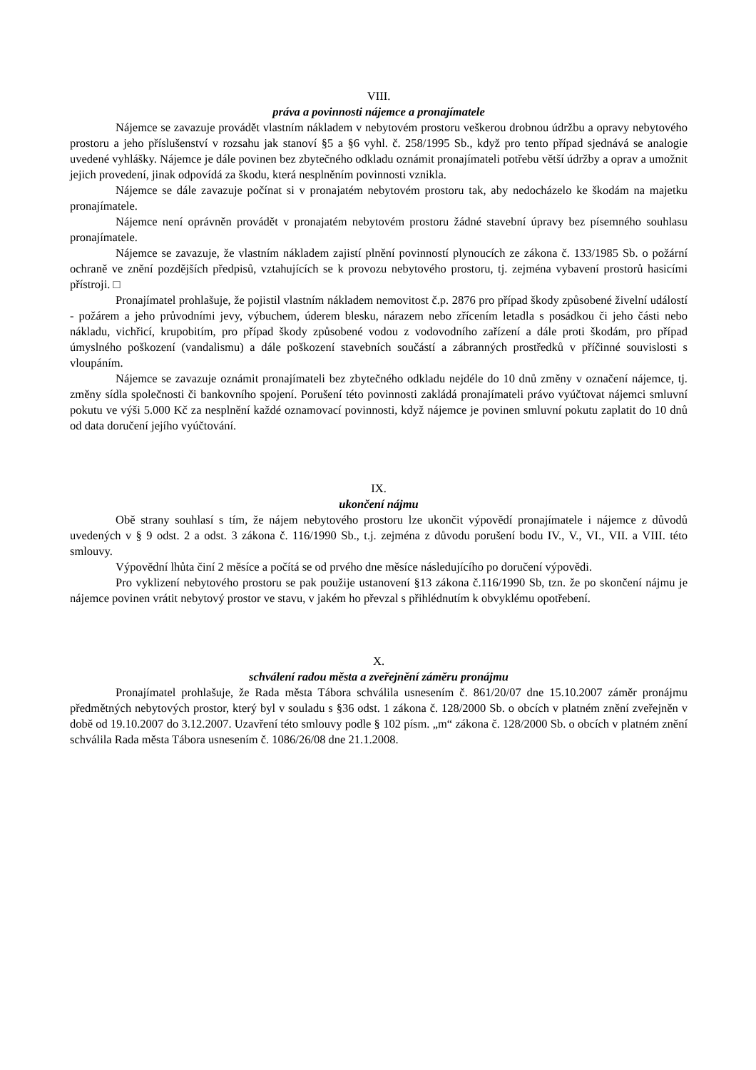VIII.
práva a povinnosti nájemce a pronajímatele
Nájemce se zavazuje provádět vlastním nákladem v nebytovém prostoru veškerou drobnou údržbu a opravy nebytového prostoru a jeho příslušenství v rozsahu jak stanoví §5 a §6 vyhl. č. 258/1995 Sb., když pro tento případ sjednává se analogie uvedené vyhlášky. Nájemce je dále povinen bez zbytečného odkladu oznámit pronajímateli potřebu větší údržby a oprav a umožnit jejich provedení, jinak odpovídá za škodu, která nesplněním povinnosti vznikla.
Nájemce se dále zavazuje počínat si v pronajatém nebytovém prostoru tak, aby nedocházelo ke škodám na majetku pronajímatele.
Nájemce není oprávněn provádět v pronajatém nebytovém prostoru žádné stavební úpravy bez písemného souhlasu pronajímatele.
Nájemce se zavazuje, že vlastním nákladem zajistí plnění povinností plynoucích ze zákona č. 133/1985 Sb. o požární ochraně ve znění pozdějších předpisů, vztahujících se k provozu nebytového prostoru, tj. zejména vybavení prostorů hasicími přístroji. □
Pronajímatel prohlašuje, že pojistil vlastním nákladem nemovitost č.p. 2876 pro případ škody způsobené živelní událostí - požárem a jeho průvodními jevy, výbuchem, úderem blesku, nárazem nebo zřícením letadla s posádkou či jeho části nebo nákladu, vichřicí, krupobitím, pro případ škody způsobené vodou z vodovodního zařízení a dále proti škodám, pro případ úmyslného poškození (vandalismu) a dále poškození stavebních součástí a zábranných prostředků v příčinné souvislosti s vloupáním.
Nájemce se zavazuje oznámit pronajímateli bez zbytečného odkladu nejdéle do 10 dnů změny v označení nájemce, tj. změny sídla společnosti či bankovního spojení. Porušení této povinnosti zakládá pronajímateli právo vyúčtovat nájemci smluvní pokutu ve výši 5.000 Kč za nesplnění každé oznamovací povinnosti, když nájemce je povinen smluvní pokutu zaplatit do 10 dnů od data doručení jejího vyúčtování.
IX.
ukončení nájmu
Obě strany souhlasí s tím, že nájem nebytového prostoru lze ukončit výpovědí pronajímatele i nájemce z důvodů uvedených v § 9 odst. 2 a odst. 3 zákona č. 116/1990 Sb., t.j. zejména z důvodu porušení bodu IV., V., VI., VII. a VIII. této smlouvy.
Výpovědní lhůta činí 2 měsíce a počítá se od prvého dne měsíce následujícího po doručení výpovědi.
Pro vyklizení nebytového prostoru se pak použije ustanovení §13 zákona č.116/1990 Sb, tzn. že po skončení nájmu je nájemce povinen vrátit nebytový prostor ve stavu, v jakém ho převzal s přihlédnutím k obvyklému opotřebení.
X.
schválení radou města a zveřejnění záměru pronájmu
Pronajímatel prohlašuje, že Rada města Tábora schválila usnesením č. 861/20/07 dne 15.10.2007 záměr pronájmu předmětných nebytových prostor, který byl v souladu s §36 odst. 1 zákona č. 128/2000 Sb. o obcích v platném znění zveřejněn v době od 19.10.2007 do 3.12.2007. Uzavření této smlouvy podle § 102 písm. „m“ zákona č. 128/2000 Sb. o obcích v platném znění schválila Rada města Tábora usnesením č. 1086/26/08 dne 21.1.2008.